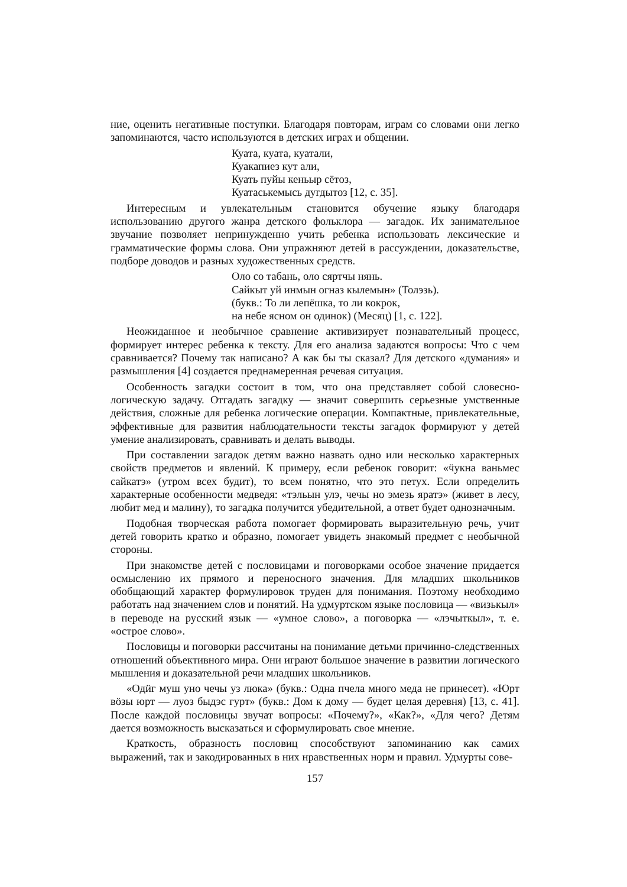ние, оценить негативные поступки. Благодаря повторам, играм со словами они легко запоминаются, часто используются в детских играх и общении.
Куата, куата, куатали,
Куакапиез кут али,
Куать пуйы кеньыр сётоз,
Куатаськемысь дугдытоз [12, с. 35].
Интересным и увлекательным становится обучение языку благодаря использованию другого жанра детского фольклора — загадок. Их занимательное звучание позволяет непринужденно учить ребенка использовать лексические и грамматические формы слова. Они упражняют детей в рассуждении, доказательстве, подборе доводов и разных художественных средств.
Оло со табань, оло сяртчы нянь.
Сайкыт уй инмын огназ кылемын» (Толэзь).
(букв.: То ли лепёшка, то ли кокрок,
на небе ясном он одинок) (Месяц) [1, с. 122].
Неожиданное и необычное сравнение активизирует познавательный процесс, формирует интерес ребенка к тексту. Для его анализа задаются вопросы: Что с чем сравнивается? Почему так написано? А как бы ты сказал? Для детского «думания» и размышления [4] создается преднамеренная речевая ситуация.
Особенность загадки состоит в том, что она представляет собой словесно-логическую задачу. Отгадать загадку — значит совершить серьезные умственные действия, сложные для ребенка логические операции. Компактные, привлекательные, эффективные для развития наблюдательности тексты загадок формируют у детей умение анализировать, сравнивать и делать выводы.
При составлении загадок детям важно назвать одно или несколько характерных свойств предметов и явлений. К примеру, если ребенок говорит: «ӵукна ваньмес сайкатэ» (утром всех будит), то всем понятно, что это петух. Если определить характерные особенности медведя: «тэльын улэ, чечы но эмезь яратэ» (живет в лесу, любит мед и малину), то загадка получится убедительной, а ответ будет однозначным.
Подобная творческая работа помогает формировать выразительную речь, учит детей говорить кратко и образно, помогает увидеть знакомый предмет с необычной стороны.
При знакомстве детей с пословицами и поговорками особое значение придается осмыслению их прямого и переносного значения. Для младших школьников обобщающий характер формулировок труден для понимания. Поэтому необходимо работать над значением слов и понятий. На удмуртском языке пословица — «визькыл» в переводе на русский язык — «умное слово», а поговорка — «лэчыткыл», т. е. «острое слово».
Пословицы и поговорки рассчитаны на понимание детьми причинно-следственных отношений объективного мира. Они играют большое значение в развитии логического мышления и доказательной речи младших школьников.
«Одӥг муш уно чечы уз люка» (букв.: Одна пчела много меда не принесет). «Юрт вӧзы юрт — луоз быдэс гурт» (букв.: Дом к дому — будет целая деревня) [13, с. 41]. После каждой пословицы звучат вопросы: «Почему?», «Как?», «Для чего? Детям дается возможность высказаться и сформулировать свое мнение.
Краткость, образность пословиц способствуют запоминанию как самих выражений, так и закодированных в них нравственных норм и правил. Удмурты сове-
157